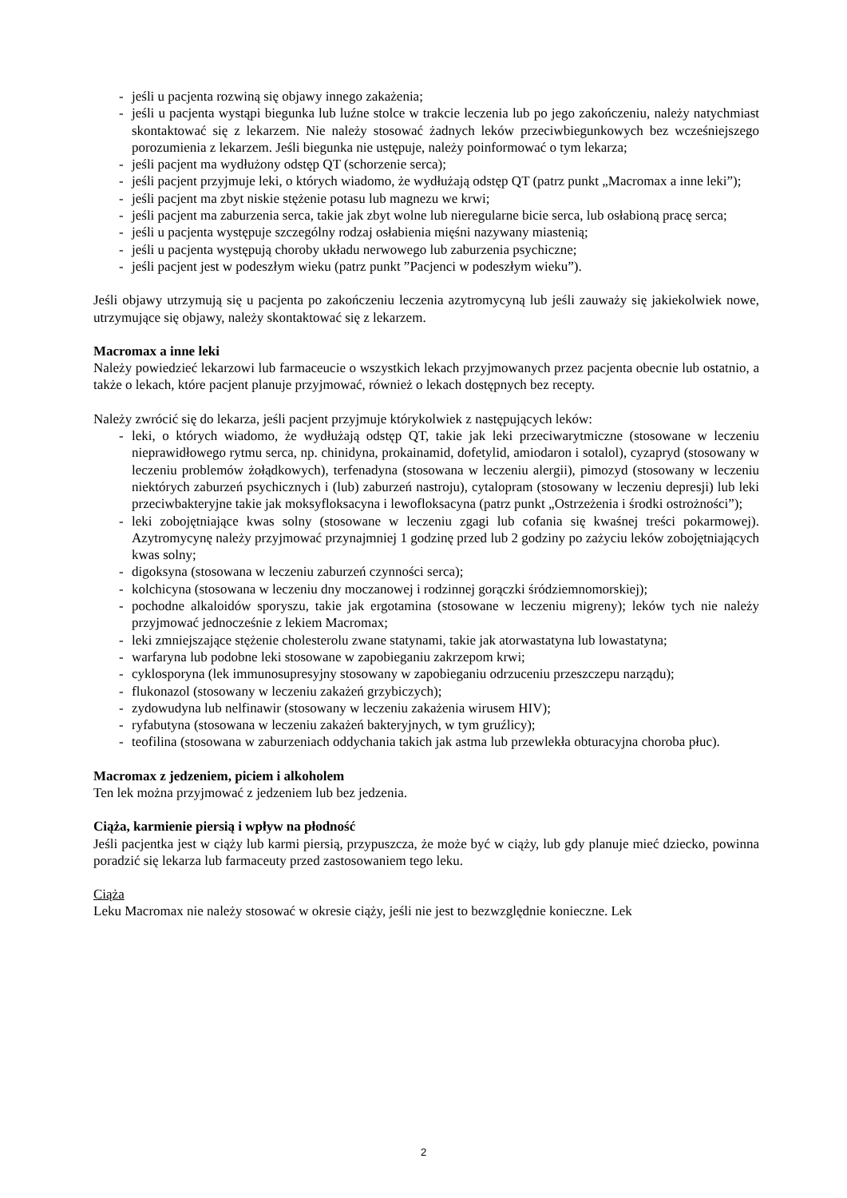- jeśli u pacjenta rozwiną się objawy innego zakażenia;
- jeśli u pacjenta wystąpi biegunka lub luźne stolce w trakcie leczenia lub po jego zakończeniu, należy natychmiast skontaktować się z lekarzem. Nie należy stosować żadnych leków przeciwbiegunkowych bez wcześniejszego porozumienia z lekarzem. Jeśli biegunka nie ustępuje, należy poinformować o tym lekarza;
- jeśli pacjent ma wydłużony odstęp QT (schorzenie serca);
- jeśli pacjent przyjmuje leki, o których wiadomo, że wydłużają odstęp QT (patrz punkt „Macromax a inne leki”);
- jeśli pacjent ma zbyt niskie stężenie potasu lub magnezu we krwi;
- jeśli pacjent ma zaburzenia serca, takie jak zbyt wolne lub nieregularne bicie serca, lub osłabioną pracę serca;
- jeśli u pacjenta występuje szczególny rodzaj osłabienia mięśni nazywany miastenią;
- jeśli u pacjenta występują choroby układu nerwowego lub zaburzenia psychiczne;
- jeśli pacjent jest w podeszłym wieku (patrz punkt ”Pacjenci w podeszłym wieku”).
Jeśli objawy utrzymują się u pacjenta po zakończeniu leczenia azytromycyną lub jeśli zauważy się jakiekolwiek nowe, utrzymujące się objawy, należy skontaktować się z lekarzem.
Macromax a inne leki
Należy powiedzieć lekarzowi lub farmaceucie o wszystkich lekach przyjmowanych przez pacjenta obecnie lub ostatnio, a także o lekach, które pacjent planuje przyjmować, również o lekach dostępnych bez recepty.
Należy zwrócić się do lekarza, jeśli pacjent przyjmuje którykolwiek z następujących leków:
- leki, o których wiadomo, że wydłużają odstęp QT, takie jak leki przeciwarytmiczne (stosowane w leczeniu nieprawidłowego rytmu serca, np. chinidyna, prokainamid, dofetylid, amiodaron i sotalol), cyzapryd (stosowany w leczeniu problemów żołądkowych), terfenadyna (stosowana w leczeniu alergii), pimozyd (stosowany w leczeniu niektórych zaburzeń psychicznych i (lub) zaburzeń nastroju), cytalopram (stosowany w leczeniu depresji) lub leki przeciwbakteryjne takie jak moksyfloksacyna i lewofloksacyna (patrz punkt „Ostrzeżenia i środki ostrożności”);
- leki zobojętniające kwas solny (stosowane w leczeniu zgagi lub cofania się kwaśnej treści pokarmowej). Azytromycynę należy przyjmować przynajmniej 1 godzinę przed lub 2 godziny po zażyciu leków zobojętniających kwas solny;
- digoksyna (stosowana w leczeniu zaburzeń czynności serca);
- kolchicyna (stosowana w leczeniu dny moczanowej i rodzinnej gorączki śródziemnomorskiej);
- pochodne alkaloidów sporyszu, takie jak ergotamina (stosowane w leczeniu migreny); leków tych nie należy przyjmować jednocześnie z lekiem Macromax;
- leki zmniejszające stężenie cholesterolu zwane statynami, takie jak atorwastatyna lub lowastatyna;
- warfaryna lub podobne leki stosowane w zapobieganiu zakrzepom krwi;
- cyklosporyna (lek immunosupresyjny stosowany w zapobieganiu odrzuceniu przeszczepu narządu);
- flukonazol (stosowany w leczeniu zakażeń grzybiczych);
- zydowudyna lub nelfinawir (stosowany w leczeniu zakażenia wirusem HIV);
- ryfabutyna (stosowana w leczeniu zakażeń bakteryjnych, w tym gruźlicy);
- teofilina (stosowana w zaburzeniach oddychania takich jak astma lub przewlekła obturacyjna choroba płuc).
Macromax z jedzeniem, piciem i alkoholem
Ten lek można przyjmować z jedzeniem lub bez jedzenia.
Ciąża, karmienie piersią i wpływ na płodność
Jeśli pacjentka jest w ciąży lub karmi piersią, przypuszcza, że może być w ciąży, lub gdy planuje mieć dziecko, powinna poradzić się lekarza lub farmaceuty przed zastosowaniem tego leku.
Ciąża
Leku Macromax nie należy stosować w okresie ciąży, jeśli nie jest to bezwzględnie konieczne. Lek
2